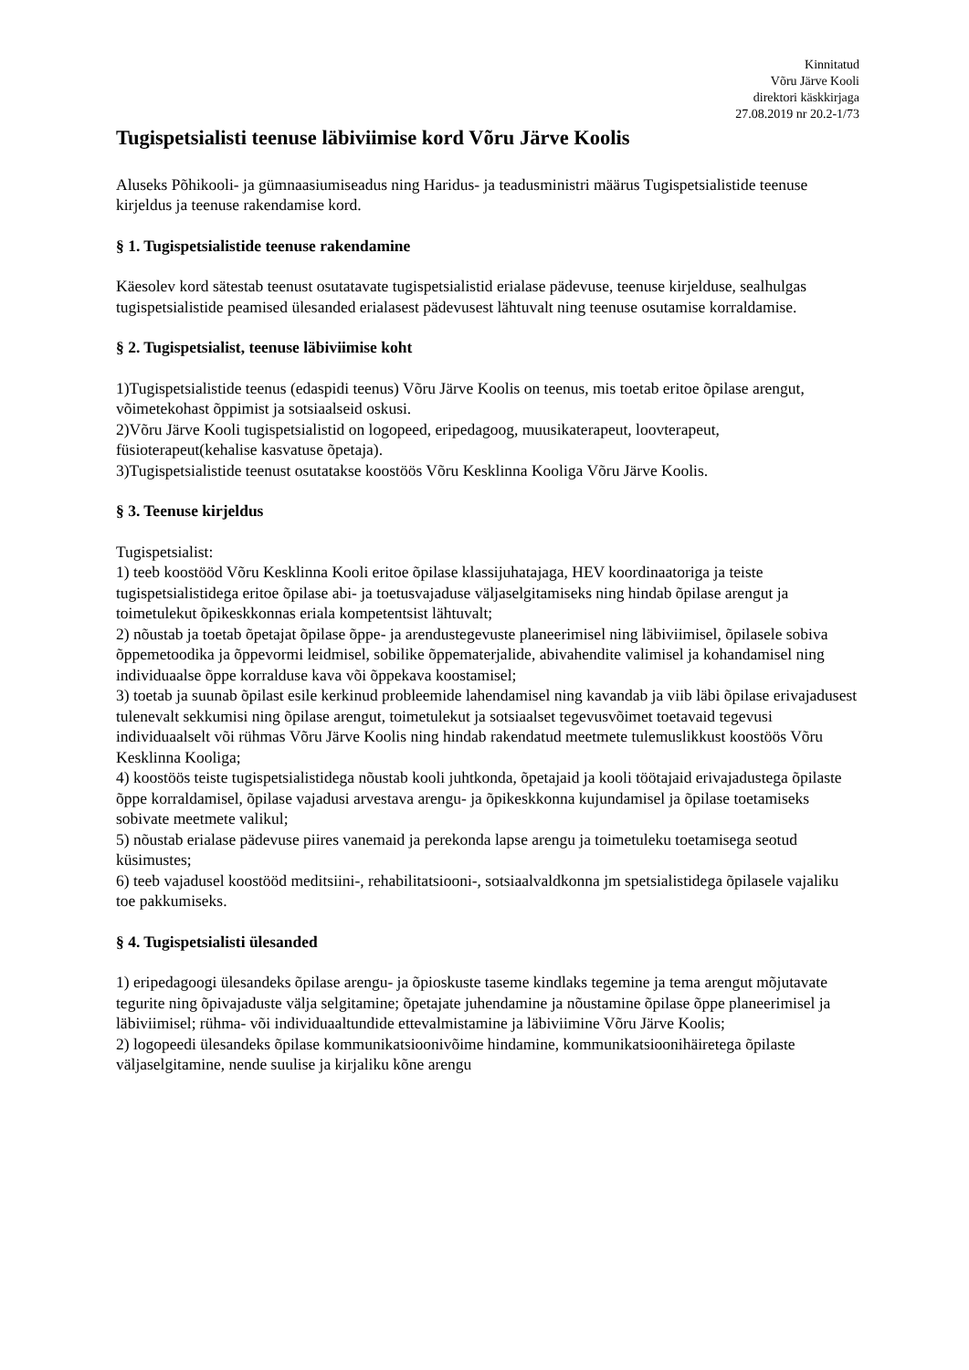Kinnitatud
Võru Järve Kooli
direktori käskkirjaga
27.08.2019 nr 20.2-1/73
Tugispetsialisti teenuse läbiviimise kord Võru Järve Koolis
Aluseks Põhikooli- ja gümnaasiumiseadus ning Haridus- ja teadusministri määrus Tugispetsialistide teenuse kirjeldus ja teenuse rakendamise kord.
§ 1. Tugispetsialistide teenuse rakendamine
Käesolev kord sätestab teenust osutatavate tugispetsialistid erialase pädevuse, teenuse kirjelduse, sealhulgas tugispetsialistide peamised ülesanded erialasest pädevusest lähtuvalt ning teenuse osutamise korraldamise.
§ 2. Tugispetsialist, teenuse läbiviimise koht
1)Tugispetsialistide teenus (edaspidi teenus) Võru Järve Koolis on teenus, mis toetab eritoe õpilase arengut, võimetekohast õppimist ja sotsiaalseid oskusi.
2)Võru Järve Kooli tugispetsialistid on logopeed, eripedagoog, muusikaterapeut, loovterapeut, füsioterapeut(kehalise kasvatuse õpetaja).
3)Tugispetsialistide teenust osutatakse koostöös Võru Kesklinna Kooliga Võru Järve Koolis.
§ 3. Teenuse kirjeldus
Tugispetsialist:
1) teeb koostööd Võru Kesklinna Kooli eritoe õpilase klassijuhatajaga, HEV koordinaatoriga ja teiste tugispetsialistidega eritoe õpilase abi- ja toetusvajaduse väljaselgitamiseks ning hindab õpilase arengut ja toimetulekut õpikeskkonnas eriala kompetentsist lähtuvalt;
2) nõustab ja toetab õpetajat õpilase õppe- ja arendustegevuste planeerimisel ning läbiviimisel, õpilasele sobiva õppemetoodika ja õppevormi leidmisel, sobilike õppematerjalide, abivahendite valimisel ja kohandamisel ning individuaalse õppe korralduse kava või õppekava koostamisel;
3) toetab ja suunab õpilast esile kerkinud probleemide lahendamisel ning kavandab ja viib läbi õpilase erivajadusest tulenevalt sekkumisi ning õpilase arengut, toimetulekut ja sotsiaalset tegevusvõimet toetavaid tegevusi individuaalselt või rühmas Võru Järve Koolis ning hindab rakendatud meetmete tulemuslikkust koostöös Võru Kesklinna Kooliga;
4) koostöös teiste tugispetsialistidega nõustab kooli juhtkonda, õpetajaid ja kooli töötajaid erivajadustega õpilaste õppe korraldamisel, õpilase vajadusi arvestava arengu- ja õpikeskkonna kujundamisel ja õpilase toetamiseks sobivate meetmete valikul;
5) nõustab erialase pädevuse piires vanemaid ja perekonda lapse arengu ja toimetuleku toetamisega seotud küsimustes;
6) teeb vajadusel koostööd meditsiini-, rehabilitatsiooni-, sotsiaalvaldkonna jm spetsialistidega õpilasele vajaliku toe pakkumiseks.
§ 4. Tugispetsialisti ülesanded
1) eripedagoogi ülesandeks õpilase arengu- ja õpioskuste taseme kindlaks tegemine ja tema arengut mõjutavate tegurite ning õpivajaduste välja selgitamine; õpetajate juhendamine ja nõustamine õpilase õppe planeerimisel ja läbiviimisel; rühma- või individuaaltundide ettevalmistamine ja läbiviimine Võru Järve Koolis;
2) logopeedi ülesandeks õpilase kommunikatsioonivõime hindamine, kommunikatsioonihäiretega õpilaste väljaselgitamine, nende suulise ja kirjaliku kõne arengu